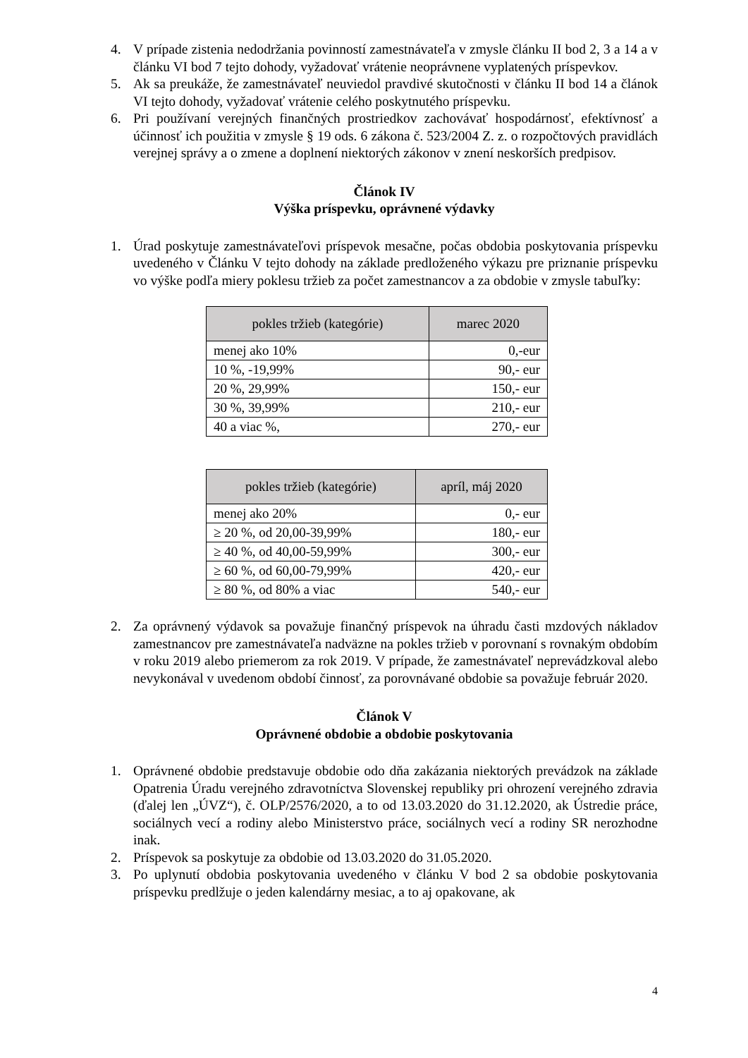4. V prípade zistenia nedodržania povinností zamestnávateľa v zmysle článku II bod 2, 3 a 14 a v článku VI bod 7 tejto dohody, vyžadovať vrátenie neoprávnene vyplatených príspevkov.
5. Ak sa preukáže, že zamestnávateľ neuviedol pravdivé skutočnosti v článku II bod 14 a článok VI tejto dohody, vyžadovať vrátenie celého poskytnutého príspevku.
6. Pri používaní verejných finančných prostriedkov zachovávať hospodárnosť, efektívnosť a účinnosť ich použitia v zmysle § 19 ods. 6 zákona č. 523/2004 Z. z. o rozpočtových pravidlách verejnej správy a o zmene a doplnení niektorých zákonov v znení neskorších predpisov.
Článok IV
Výška príspevku, oprávnené výdavky
1. Úrad poskytuje zamestnávateľovi príspevok mesačne, počas obdobia poskytovania príspevku uvedeného v Článku V tejto dohody na základe predloženého výkazu pre priznanie príspevku vo výške podľa miery poklesu tržieb za počet zamestnancov a za obdobie v zmysle tabuľky:
| pokles tržieb (kategórie) | marec 2020 |
| --- | --- |
| menej ako 10% | 0,-eur |
| 10 %, -19,99% | 90,- eur |
| 20 %, 29,99% | 150,- eur |
| 30 %, 39,99% | 210,- eur |
| 40 a viac %, | 270,- eur |
| pokles tržieb (kategórie) | apríl, máj 2020 |
| --- | --- |
| menej ako 20% | 0,- eur |
| ≥ 20 %, od 20,00-39,99% | 180,- eur |
| ≥ 40 %, od 40,00-59,99% | 300,- eur |
| ≥ 60 %, od 60,00-79,99% | 420,- eur |
| ≥ 80 %, od 80% a viac | 540,- eur |
2. Za oprávnený výdavok sa považuje finančný príspevok na úhradu časti mzdových nákladov zamestnancov pre zamestnávateľa nadväzne na pokles tržieb v porovnaní s rovnakým obdobím v roku 2019 alebo priemerom za rok 2019. V prípade, že zamestnávateľ neprevádzkoval alebo nevykonával v uvedenom období činnosť, za porovnávané obdobie sa považuje február 2020.
Článok V
Oprávnené obdobie a obdobie poskytovania
1. Oprávnené obdobie predstavuje obdobie odo dňa zakázania niektorých prevádzok na základe Opatrenia Úradu verejného zdravotníctva Slovenskej republiky pri ohrození verejného zdravia (ďalej len „ÚVZ“), č. OLP/2576/2020, a to od 13.03.2020 do 31.12.2020, ak Ústredie práce, sociálnych vecí a rodiny alebo Ministerstvo práce, sociálnych vecí a rodiny SR nerozhodne inak.
2. Príspevok sa poskytuje za obdobie od 13.03.2020 do 31.05.2020.
3. Po uplynutí obdobia poskytovania uvedeného v článku V bod 2 sa obdobie poskytovania príspevku predlžuje o jeden kalendárny mesiac, a to aj opakovane, ak
4